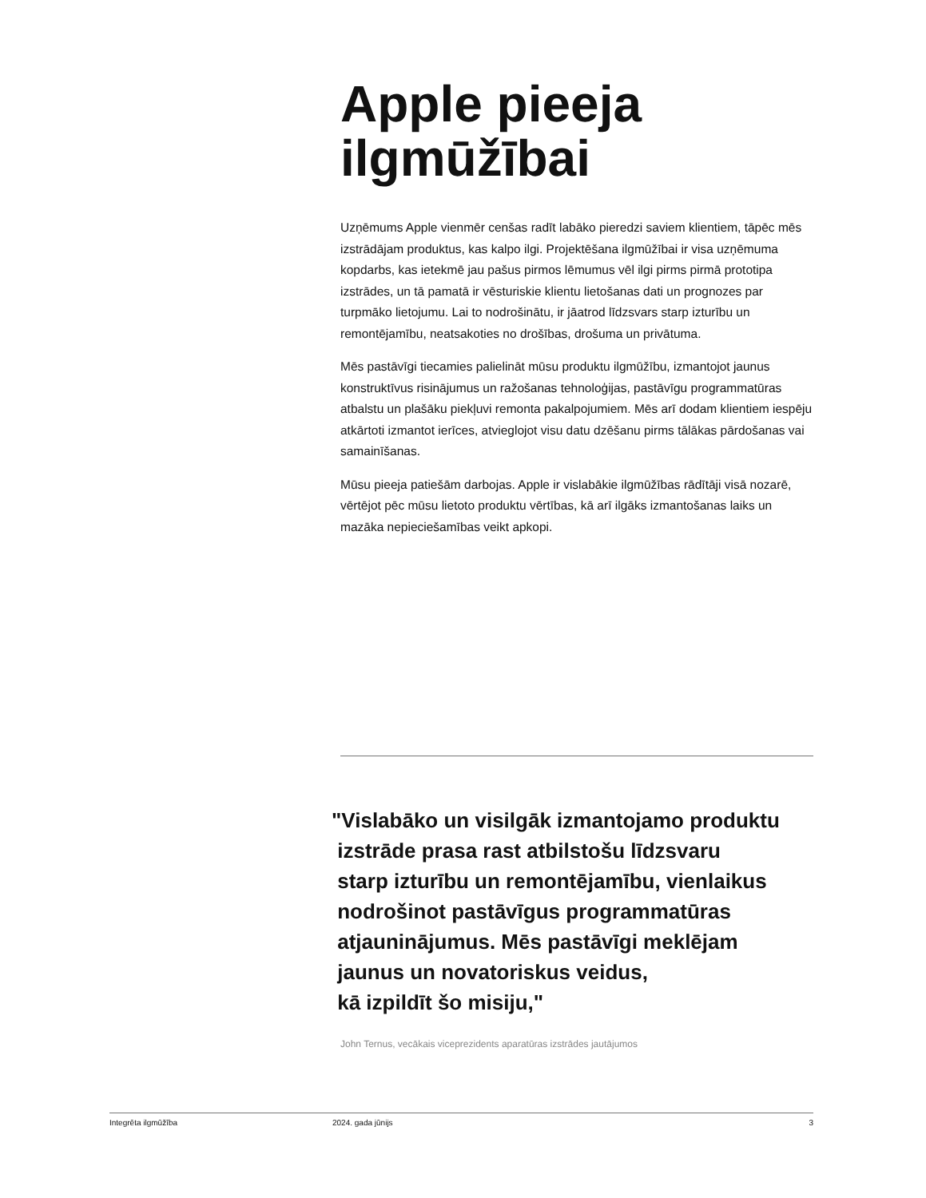Apple pieeja
ilgmūžībai
Uzņēmums Apple vienmēr cenšas radīt labāko pieredzi saviem klientiem, tāpēc mēs izstrādājam produktus, kas kalpo ilgi. Projektēšana ilgmūžībai ir visa uzņēmuma kopdarbs, kas ietekmē jau pašus pirmos lēmumus vēl ilgi pirms pirmā prototipa izstrādes, un tā pamatā ir vēsturiskie klientu lietošanas dati un prognozes par turpmāko lietojumu. Lai to nodrošinātu, ir jāatrod līdzsvars starp izturību un remontējamību, neatsakoties no drošības, drošuma un privātuma.
Mēs pastāvīgi tiecamies palielināt mūsu produktu ilgmūžību, izmantojot jaunus konstruktīvus risinājumus un ražošanas tehnoloģijas, pastāvīgu programmatūras atbalstu un plašāku piekļuvi remonta pakalpojumiem. Mēs arī dodam klientiem iespēju atkārtoti izmantot ierīces, atvieglojot visu datu dzēšanu pirms tālākas pārdošanas vai samainīšanas.
Mūsu pieeja patiešām darbojas. Apple ir vislabākie ilgmūžības rādītāji visā nozarē, vērtējot pēc mūsu lietoto produktu vērtības, kā arī ilgāks izmantošanas laiks un mazāka nepieciešamības veikt apkopi.
"Vislabāko un visilgāk izmantojamo produktu
izstrāde prasa rast atbilstošu līdzsvaru
starp izturību un remontējamību, vienlaikus
nodrošinot pastāvīgus programmatūras
atjauninājumus. Mēs pastāvīgi meklējam
jaunus un novatoriskus veidus,
kā izpildīt šo misiju,"
John Ternus, vecākais viceprezidents aparatūras izstrādes jautājumos
Integrēta ilgmūžība 2024. gada jūnijs 3